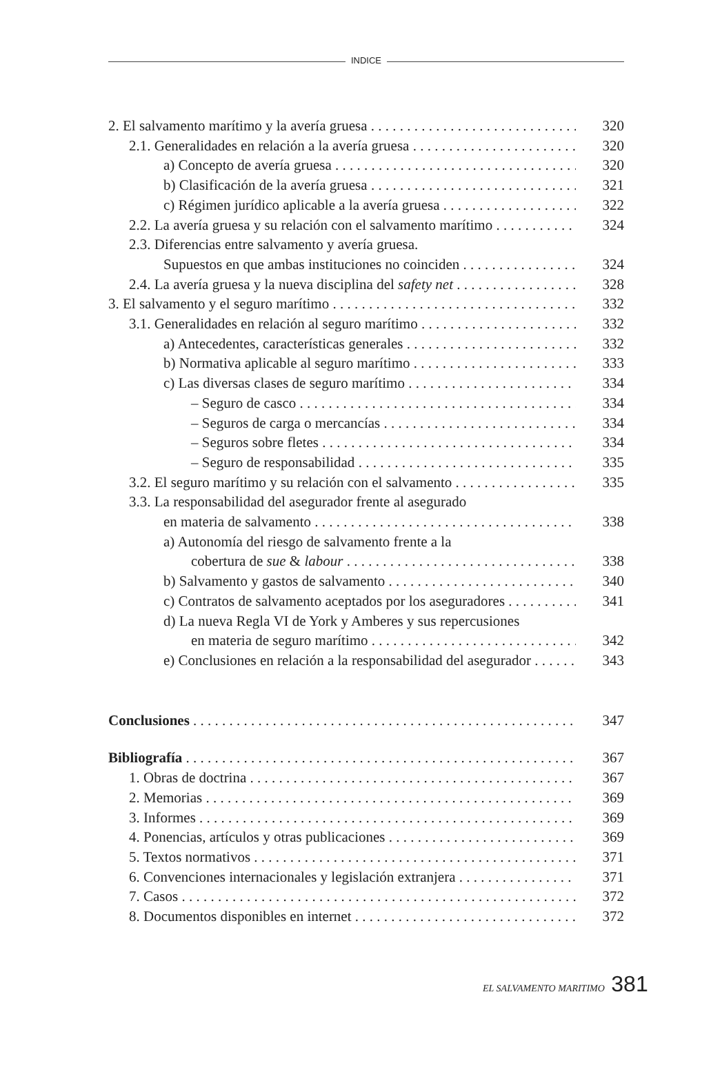INDICE
2. El salvamento marítimo y la avería gruesa 320
2.1. Generalidades en relación a la avería gruesa 320
a) Concepto de avería gruesa 320
b) Clasificación de la avería gruesa 321
c) Régimen jurídico aplicable a la avería gruesa 322
2.2. La avería gruesa y su relación con el salvamento marítimo 324
2.3. Diferencias entre salvamento y avería gruesa.
Supuestos en que ambas instituciones no coinciden 324
2.4. La avería gruesa y la nueva disciplina del safety net 328
3. El salvamento y el seguro marítimo 332
3.1. Generalidades en relación al seguro marítimo 332
a) Antecedentes, características generales 332
b) Normativa aplicable al seguro marítimo 333
c) Las diversas clases de seguro marítimo 334
– Seguro de casco 334
– Seguros de carga o mercancías 334
– Seguros sobre fletes 334
– Seguro de responsabilidad 335
3.2. El seguro marítimo y su relación con el salvamento 335
3.3. La responsabilidad del asegurador frente al asegurado
en materia de salvamento 338
a) Autonomía del riesgo de salvamento frente a la
cobertura de sue & labour 338
b) Salvamento y gastos de salvamento 340
c) Contratos de salvamento aceptados por los aseguradores 341
d) La nueva Regla VI de York y Amberes y sus repercusiones
en materia de seguro marítimo 342
e) Conclusiones en relación a la responsabilidad del asegurador 343
Conclusiones 347
Bibliografía 367
1. Obras de doctrina 367
2. Memorias 369
3. Informes 369
4. Ponencias, artículos y otras publicaciones 369
5. Textos normativos 371
6. Convenciones internacionales y legislación extranjera 371
7. Casos 372
8. Documentos disponibles en internet 372
EL SALVAMENTO MARITIMO 381